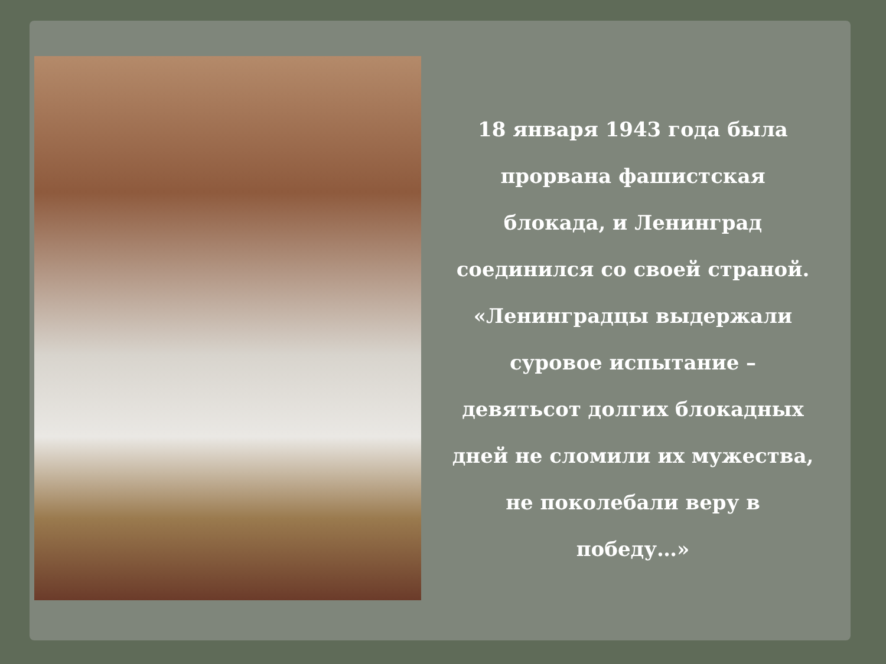18 января 1943 года была
прорвана фашистская
блокада, и Ленинград
соединился со своей страной.
«Ленинградцы выдержали
суровое испытание –
девятьсот долгих блокадных
дней не сломили их мужества,
не поколебали веру в
победу…»